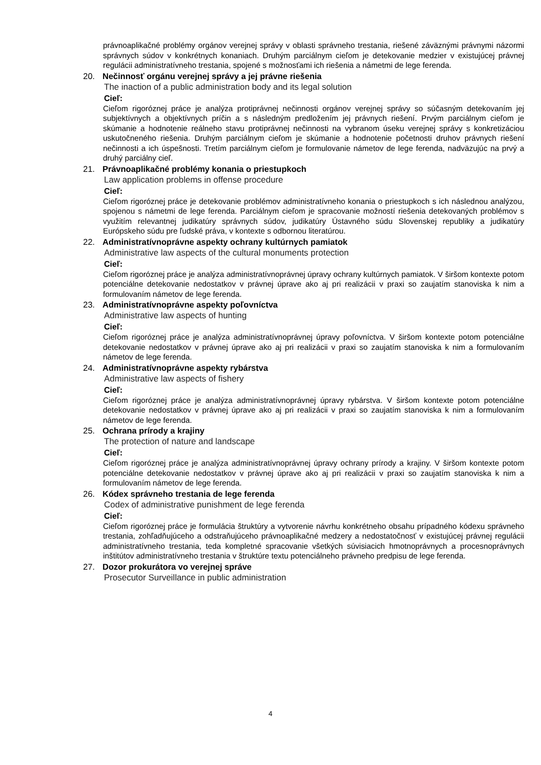právnoaplikačné problémy orgánov verejnej správy v oblasti správneho trestania, riešené záväznými právnymi názormi správnych súdov v konkrétnych konaniach. Druhým parciálnym cieľom je detekovanie medzier v existujúcej právnej regulácii administratívneho trestania, spojené s možnosťami ich riešenia a námetmi de lege ferenda.
20. Nečinnosť orgánu verejnej správy a jej právne riešenia
The inaction of a public administration body and its legal solution
Cieľ:
Cieľom rigoróznej práce je analýza protiprávnej nečinnosti orgánov verejnej správy so súčasným detekovaním jej subjektívnych a objektívnych príčin a s následným predložením jej právnych riešení. Prvým parciálnym cieľom je skúmanie a hodnotenie reálneho stavu protiprávnej nečinnosti na vybranom úseku verejnej správy s konkretizáciou uskutočneného riešenia. Druhým parciálnym cieľom je skúmanie a hodnotenie početnosti druhov právnych riešení nečinnosti a ich úspešnosti. Tretím parciálnym cieľom je formulovanie námetov de lege ferenda, nadväzujúc na prvý a druhý parciálny cieľ.
21. Právnoaplikačné problémy konania o priestupkoch
Law application problems in offense procedure
Cieľ:
Cieľom rigoróznej práce je detekovanie problémov administratívneho konania o priestupkoch s ich následnou analýzou, spojenou s námetmi de lege ferenda. Parciálnym cieľom je spracovanie možností riešenia detekovaných problémov s využitím relevantnej judikatúry správnych súdov, judikatúry Ústavného súdu Slovenskej republiky a judikatúry Európskeho súdu pre ľudské práva, v kontexte s odbornou literatúrou.
22. Administratívnoprávne aspekty ochrany kultúrnych pamiatok
Administrative law aspects of the cultural monuments protection
Cieľ:
Cieľom rigoróznej práce je analýza administratívnoprávnej úpravy ochrany kultúrnych pamiatok. V širšom kontexte potom potenciálne detekovanie nedostatkov v právnej úprave ako aj pri realizácii v praxi so zaujatím stanoviska k nim a formulovaním námetov de lege ferenda.
23. Administratívnoprávne aspekty poľovníctva
Administrative law aspects of hunting
Cieľ:
Cieľom rigoróznej práce je analýza administratívnoprávnej úpravy poľovníctva. V širšom kontexte potom potenciálne detekovanie nedostatkov v právnej úprave ako aj pri realizácii v praxi so zaujatím stanoviska k nim a formulovaním námetov de lege ferenda.
24. Administratívnoprávne aspekty rybárstva
Administrative law aspects of fishery
Cieľ:
Cieľom rigoróznej práce je analýza administratívnoprávnej úpravy rybárstva. V širšom kontexte potom potenciálne detekovanie nedostatkov v právnej úprave ako aj pri realizácii v praxi so zaujatím stanoviska k nim a formulovaním námetov de lege ferenda.
25. Ochrana prírody a krajiny
The protection of nature and landscape
Cieľ:
Cieľom rigoróznej práce je analýza administratívnoprávnej úpravy ochrany prírody a krajiny. V širšom kontexte potom potenciálne detekovanie nedostatkov v právnej úprave ako aj pri realizácii v praxi so zaujatím stanoviska k nim a formulovaním námetov de lege ferenda.
26. Kódex správneho trestania de lege ferenda
Codex of administrative punishment de lege ferenda
Cieľ:
Cieľom rigoróznej práce je formulácia štruktúry a vytvorenie návrhu konkrétneho obsahu prípadného kódexu správneho trestania, zohľadňujúceho a odstraňujúceho právnoaplikačné medzery a nedostatočnosť v existujúcej právnej regulácii administratívneho trestania, teda kompletné spracovanie všetkých súvisiacich hmotnoprávnych a procesnoprávnych inštitútov administratívneho trestania v štruktúre textu potenciálneho právneho predpisu de lege ferenda.
27. Dozor prokurátora vo verejnej správe
Prosecutor Surveillance in public administration
4